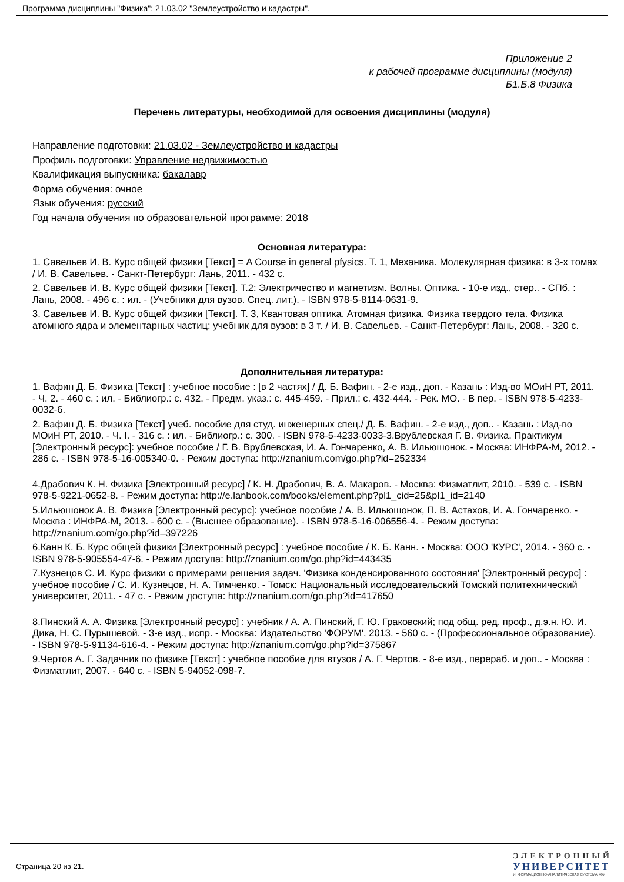Программа дисциплины "Физика"; 21.03.02 "Землеустройство и кадастры".
Приложение 2
к рабочей программе дисциплины (модуля)
Б1.Б.8 Физика
Перечень литературы, необходимой для освоения дисциплины (модуля)
Направление подготовки: 21.03.02 - Землеустройство и кадастры
Профиль подготовки: Управление недвижимостью
Квалификация выпускника: бакалавр
Форма обучения: очное
Язык обучения: русский
Год начала обучения по образовательной программе: 2018
Основная литература:
1. Савельев И. В. Курс общей физики [Текст] = A Course in general pfysics. Т. 1, Механика. Молекулярная физика: в 3-х томах / И. В. Савельев. - Санкт-Петербург: Лань, 2011. - 432 с.
2. Савельев И. В. Курс общей физики [Текст]. Т.2: Электричество и магнетизм. Волны. Оптика. - 10-е изд., стер.. - СПб. : Лань, 2008. - 496 с. : ил. - (Учебники для вузов. Спец. лит.). - ISBN 978-5-8114-0631-9.
3. Савельев И. В. Курс общей физики [Текст]. Т. 3, Квантовая оптика. Атомная физика. Физика твердого тела. Физика атомного ядра и элементарных частиц: учебник для вузов: в 3 т. / И. В. Савельев. - Санкт-Петербург: Лань, 2008. - 320 с.
Дополнительная литература:
1. Вафин Д. Б. Физика [Текст] : учебное пособие : [в 2 частях] / Д. Б. Вафин. - 2-е изд., доп. - Казань : Изд-во МОиН РТ, 2011. - Ч. 2. - 460 с. : ил. - Библиогр.: с. 432. - Предм. указ.: с. 445-459. - Прил.: с. 432-444. - Рек. МО. - В пер. - ISBN 978-5-4233-0032-6.
2. Вафин Д. Б. Физика [Текст] учеб. пособие для студ. инженерных спец./ Д. Б. Вафин. - 2-е изд., доп.. - Казань : Изд-во МОиН РТ, 2010. - Ч. I. - 316 с. : ил. - Библиогр.: с. 300. - ISBN 978-5-4233-0033-3.Врублевская Г. В. Физика. Практикум [Электронный ресурс]: учебное пособие / Г. В. Врублевская, И. А. Гончаренко, А. В. Ильюшонок. - Москва: ИНФРА-М, 2012. - 286 с. - ISBN 978-5-16-005340-0. - Режим доступа: http://znanium.com/go.php?id=252334
4.Драбович К. Н. Физика [Электронный ресурс] / К. Н. Драбович, В. А. Макаров. - Москва: Физматлит, 2010. - 539 с. - ISBN 978-5-9221-0652-8. - Режим доступа: http://e.lanbook.com/books/element.php?pl1_cid=25&pl1_id=2140
5.Ильюшонок А. В. Физика [Электронный ресурс]: учебное пособие / А. В. Ильюшонок, П. В. Астахов, И. А. Гончаренко. - Москва : ИНФРА-М, 2013. - 600 с. - (Высшее образование). - ISBN 978-5-16-006556-4. - Режим доступа: http://znanium.com/go.php?id=397226
6.Канн К. Б. Курс общей физики [Электронный ресурс] : учебное пособие / К. Б. Канн. - Москва: ООО 'КУРС', 2014. - 360 с. - ISBN 978-5-905554-47-6. - Режим доступа: http://znanium.com/go.php?id=443435
7.Кузнецов С. И. Курс физики с примерами решения задач. 'Физика конденсированного состояния' [Электронный ресурс] : учебное пособие / С. И. Кузнецов, Н. А. Тимченко. - Томск: Национальный исследовательский Томский политехнический университет, 2011. - 47 с. - Режим доступа: http://znanium.com/go.php?id=417650
8.Пинский А. А. Физика [Электронный ресурс] : учебник / А. А. Пинский, Г. Ю. Граковский; под общ. ред. проф., д.э.н. Ю. И. Дика, Н. С. Пурышевой. - 3-е изд., испр. - Москва: Издательство 'ФОРУМ', 2013. - 560 с. - (Профессиональное образование). - ISBN 978-5-91134-616-4. - Режим доступа: http://znanium.com/go.php?id=375867
9.Чертов А. Г. Задачник по физике [Текст] : учебное пособие для втузов / А. Г. Чертов. - 8-е изд., перераб. и доп.. - Москва : Физматлит, 2007. - 640 с. - ISBN 5-94052-098-7.
Страница 20 из 21.
ЭЛЕКТРОННЫЙ
УНИВЕРСИТЕТ
ИНФОРМАЦИОННО-АНАЛИТИЧЕСКАЯ СИСТЕМА КФУ